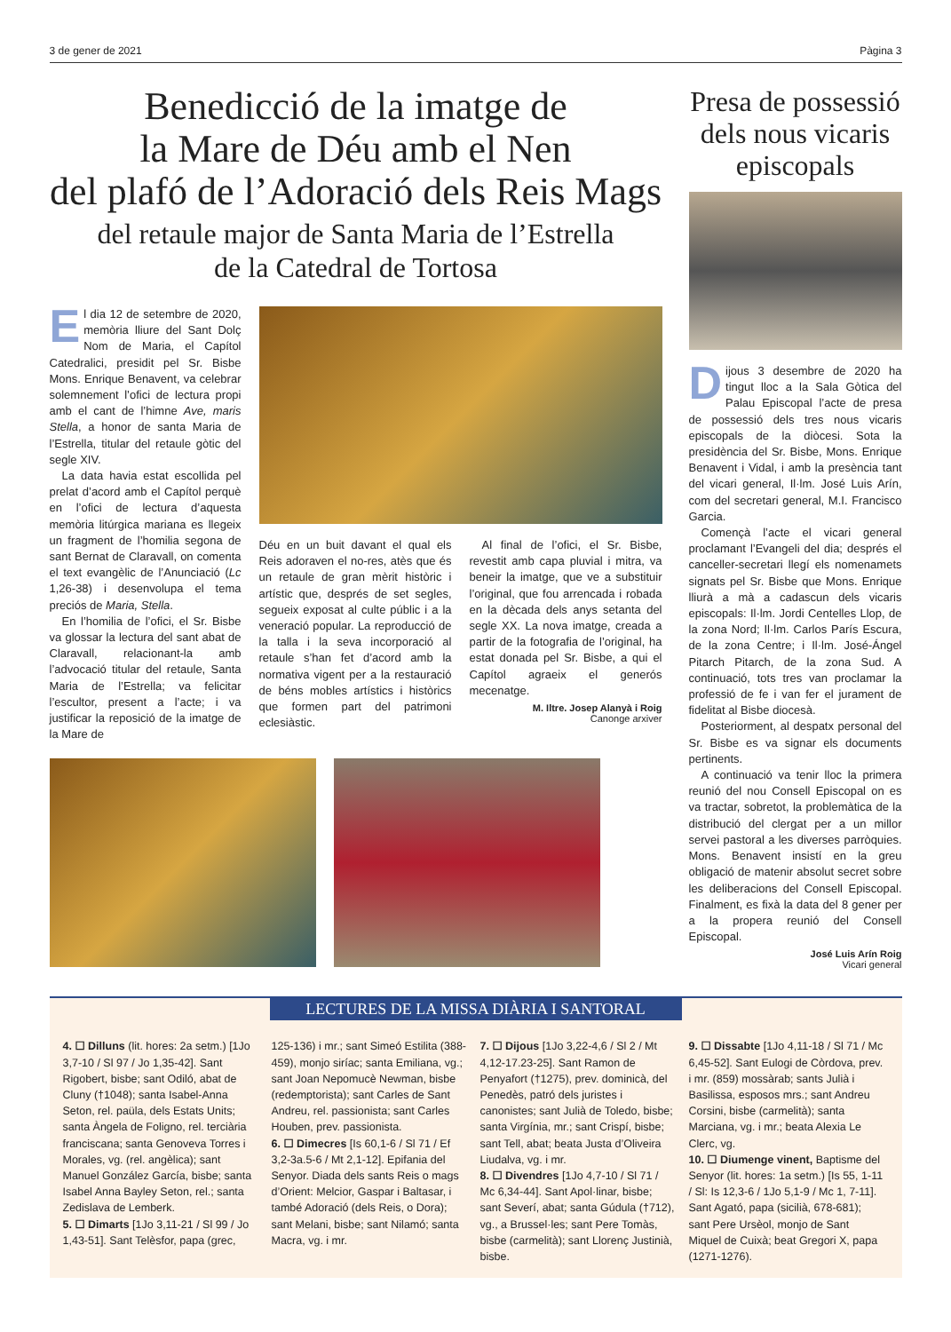3 de gener de 2021 Pàgina 3
Benedicció de la imatge de
la Mare de Déu amb el Nen
del plafó de l’Adoració dels Reis Mags
del retaule major de Santa Maria de l’Estrella
de la Catedral de Tortosa
El dia 12 de setembre de 2020, memòria lliure del Sant Dolç Nom de Maria, el Capítol Catedralici, presidit pel Sr. Bisbe Mons. Enrique Benavent, va celebrar solemnement l’ofici de lectura propi amb el cant de l’himne Ave, maris Stella, a honor de santa Maria de l’Estrella, titular del retaule gòtic del segle XIV.
La data havia estat escollida pel prelat d’acord amb el Capítol perquè en l’ofici de lectura d’aquesta memòria litúrgica mariana es llegeix un fragment de l’homilia segona de sant Bernat de Claravall, on comenta el text evangèlic de l’Anunciació (Lc 1,26-38) i desenvolupa el tema preciós de Maria, Stella.
En l’homilia de l’ofici, el Sr. Bisbe va glossar la lectura del sant abat de Claravall, relacionant-la amb l’advocació titular del retaule, Santa Maria de l’Estrella; va felicitar l’escultor, present a l’acte; i va justificar la reposició de la imatge de la Mare de
Déu en un buit davant el qual els Reis adoraven el no-res, atès que és un retaule de gran mèrit històric i artístic que, després de set segles, segueix exposat al culte públic i a la veneració popular. La reproducció de la talla i la seva incorporació al retaule s’han fet d’acord amb la normativa vigent per a la restauració de béns mobles artístics i històrics que formen part del patrimoni eclesiàstic.
Al final de l’ofici, el Sr. Bisbe, revestit amb capa pluvial i mitra, va beneir la imatge, que ve a substituir l’original, que fou arrencada i robada en la dècada dels anys setanta del segle XX. La nova imatge, creada a partir de la fotografia de l’original, ha estat donada pel Sr. Bisbe, a qui el Capítol agraeix el generós mecenatge.
M. Iltre. Josep Alanyà i Roig
Canonge arxiver
Presa de possessió dels nous vicaris episcopals
Dijous 3 desembre de 2020 ha tingut lloc a la Sala Gòtica del Palau Episcopal l’acte de presa de possessió dels tres nous vicaris episcopals de la diòcesi. Sota la presidència del Sr. Bisbe, Mons. Enrique Benavent i Vidal, i amb la presència tant del vicari general, Il·lm. José Luis Arín, com del secretari general, M.I. Francisco Garcia.
Començà l’acte el vicari general proclamant l’Evangeli del dia; després el canceller-secretari llegí els nomenamets signats pel Sr. Bisbe que Mons. Enrique lliurà a mà a cadascun dels vicaris episcopals: Il·lm. Jordi Centelles Llop, de la zona Nord; Il·lm. Carlos París Escura, de la zona Centre; i Il·lm. José-Ángel Pitarch Pitarch, de la zona Sud. A continuació, tots tres van proclamar la professió de fe i van fer el jurament de fidelitat al Bisbe diocesà.
Posteriorment, al despatx personal del Sr. Bisbe es va signar els documents pertinents.
A continuació va tenir lloc la primera reunió del nou Consell Episcopal on es va tractar, sobretot, la problemàtica de la distribució del clergat per a un millor servei pastoral a les diverses parròquies. Mons. Benavent insistí en la greu obligació de matenir absolut secret sobre les deliberacions del Consell Episcopal. Finalment, es fixà la data del 8 gener per a la propera reunió del Consell Episcopal.
José Luis Arín Roig
Vicari general
LECTURES DE LA MISSA DIÀRIA I SANTORAL
4. ☐ Dilluns (lit. hores: 2a setm.) [1Jo 3,7-10 / Sl 97 / Jo 1,35-42]. Sant Rigobert, bisbe; sant Odiló, abat de Cluny (†1048); santa Isabel-Anna Seton, rel. paüla, dels Estats Units; santa Àngela de Foligno, rel. terciària franciscana; santa Genoveva Torres i Morales, vg. (rel. angèlica); sant Manuel González García, bisbe; santa Isabel Anna Bayley Seton, rel.; santa Zedislava de Lemberk.
5. ☐ Dimarts [1Jo 3,11-21 / Sl 99 / Jo 1,43-51]. Sant Telèsfor, papa (grec,
125-136) i mr.; sant Simeó Estilita (388-459), monjo siríac; santa Emiliana, vg.; sant Joan Nepomucè Newman, bisbe (redemptorista); sant Carles de Sant Andreu, rel. passionista; sant Carles Houben, prev. passionista.
6. ☐ Dimecres [Is 60,1-6 / Sl 71 / Ef 3,2-3a.5-6 / Mt 2,1-12]. Epifania del Senyor. Diada dels sants Reis o mags d’Orient: Melcior, Gaspar i Baltasar, i també Adoració (dels Reis, o Dora); sant Melani, bisbe; sant Nilamó; santa Macra, vg. i mr.
7. ☐ Dijous [1Jo 3,22-4,6 / Sl 2 / Mt 4,12-17.23-25]. Sant Ramon de Penyafort (†1275), prev. dominicà, del Penedès, patró dels juristes i canonistes; sant Julià de Toledo, bisbe; santa Virgínia, mr.; sant Crispí, bisbe; sant Tell, abat; beata Justa d’Oliveira Liudalva, vg. i mr.
8. ☐ Divendres [1Jo 4,7-10 / Sl 71 / Mc 6,34-44]. Sant Apol·linar, bisbe; sant Severí, abat; santa Gúdula (†712), vg., a Brussel·les; sant Pere Tomàs, bisbe (carmelità); sant Llorenç Justinià, bisbe.
9. ☐ Dissabte [1Jo 4,11-18 / Sl 71 / Mc 6,45-52]. Sant Eulogi de Còrdova, prev. i mr. (859) mossàrab; sants Julià i Basilissa, esposos mrs.; sant Andreu Corsini, bisbe (carmelità); santa Marciana, vg. i mr.; beata Alexia Le Clerc, vg.
10. ☐ Diumenge vinent, Baptisme del Senyor (lit. hores: 1a setm.) [Is 55, 1-11 / Sl: Is 12,3-6 / 1Jo 5,1-9 / Mc 1, 7-11]. Sant Agató, papa (sicilià, 678-681); sant Pere Ursèol, monjo de Sant Miquel de Cuixà; beat Gregori X, papa (1271-1276).